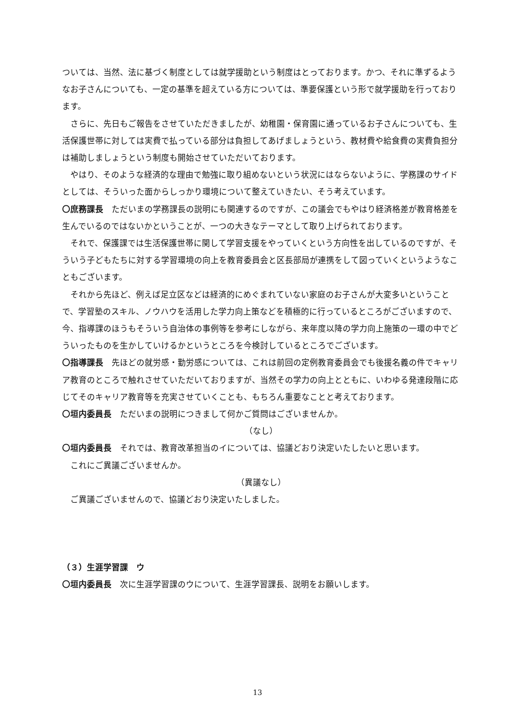ついては、当然、法に基づく制度としては就学援助という制度はとっております。かつ、それに準ずるようなお子さんについても、一定の基準を超えている方については、準要保護という形で就学援助を行っております。
さらに、先日もご報告をさせていただきましたが、幼稚園・保育園に通っているお子さんについても、生活保護世帯に対しては実費で払っている部分は負担してあげましょうという、教材費や給食費の実費負担分は補助しましょうという制度も開始させていただいております。
やはり、そのような経済的な理由で勉強に取り組めないという状況にはならないように、学務課のサイドとしては、そういった面からしっかり環境について整えていきたい、そう考えています。
〇庶務課長　ただいまの学務課長の説明にも関連するのですが、この議会でもやはり経済格差が教育格差を生んでいるのではないかということが、一つの大きなテーマとして取り上げられております。
それで、保護課では生活保護世帯に関して学習支援をやっていくという方向性を出しているのですが、そういう子どもたちに対する学習環境の向上を教育委員会と区長部局が連携をして図っていくというようなこともございます。
それから先ほど、例えば足立区などは経済的にめぐまれていない家庭のお子さんが大変多いということで、学習塾のスキル、ノウハウを活用した学力向上策などを積極的に行っているところがございますので、今、指導課のほうもそういう自治体の事例等を参考にしながら、来年度以降の学力向上施策の一環の中でどういったものを生かしていけるかというところを今検討しているところでございます。
〇指導課長　先ほどの就労感・勤労感については、これは前回の定例教育委員会でも後援名義の件でキャリア教育のところで触れさせていただいておりますが、当然その学力の向上とともに、いわゆる発達段階に応じてそのキャリア教育等を充実させていくことも、もちろん重要なことと考えております。
〇垣内委員長　ただいまの説明につきまして何かご質問はございませんか。
（なし）
〇垣内委員長　それでは、教育改革担当のイについては、協議どおり決定いたしたいと思います。
これにご異議ございませんか。
（異議なし）
ご異議ございませんので、協議どおり決定いたしました。
（３）生涯学習課　ウ
〇垣内委員長　次に生涯学習課のウについて、生涯学習課長、説明をお願いします。
13